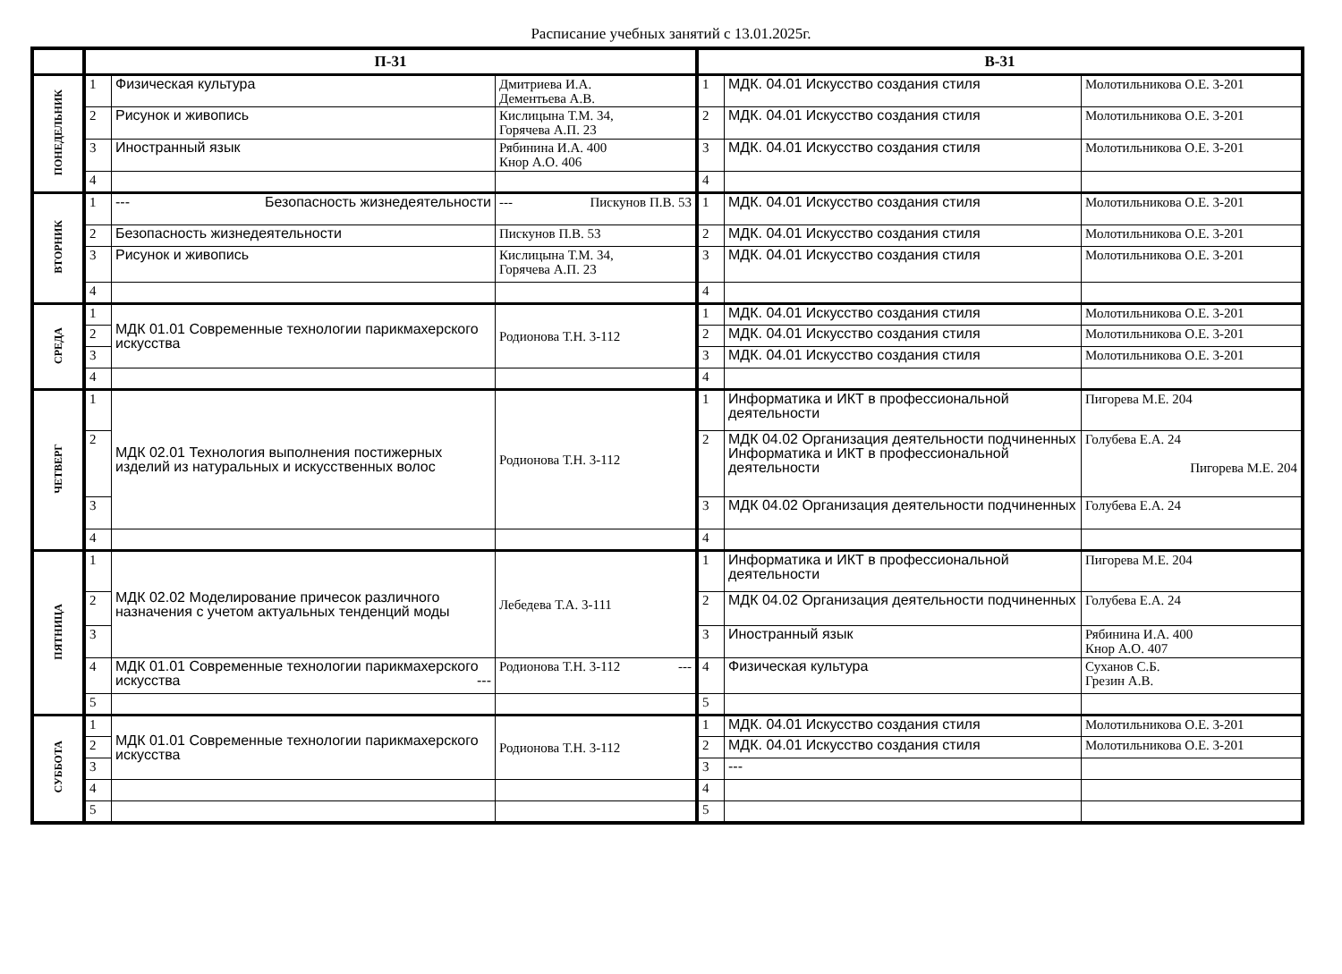Расписание учебных занятий с 13.01.2025г.
| | П-31 | | | В-31 | | |
| --- | --- | --- | --- | --- | --- | --- |
| ПОНЕДЕЛЬНИК | 1 | Физическая культура | Дмитриева И.А. Дементьева А.В. | 1 | МДК. 04.01 Искусство создания стиля | Молотильникова О.Е. 3-201 |
| | 2 | Рисунок и живопись | Кислицына Т.М. 34, Горячева А.П. 23 | 2 | МДК. 04.01 Искусство создания стиля | Молотильникова О.Е. 3-201 |
| | 3 | Иностранный язык | Рябинина И.А. 400 Кнор А.О. 406 | 3 | МДК. 04.01 Искусство создания стиля | Молотильникова О.Е. 3-201 |
| | 4 | | | 4 | | |
| ВТОРНИК | 1 | --- Безопасность жизнедеятельности | --- Пискунов П.В. 53 | 1 | МДК. 04.01 Искусство создания стиля | Молотильникова О.Е. 3-201 |
| | 2 | Безопасность жизнедеятельности | Пискунов П.В. 53 | 2 | МДК. 04.01 Искусство создания стиля | Молотильникова О.Е. 3-201 |
| | 3 | Рисунок и живопись | Кислицына Т.М. 34, Горячева А.П. 23 | 3 | МДК. 04.01 Искусство создания стиля | Молотильникова О.Е. 3-201 |
| | 4 | | | 4 | | |
| СРЕДА | 1 | МДК 01.01 Современные технологии парикмахерского искусства | Родионова Т.Н. 3-112 | 1 | МДК. 04.01 Искусство создания стиля | Молотильникова О.Е. 3-201 |
| | 2 | | | 2 | МДК. 04.01 Искусство создания стиля | Молотильникова О.Е. 3-201 |
| | 3 | | | 3 | МДК. 04.01 Искусство создания стиля | Молотильникова О.Е. 3-201 |
| | 4 | | | 4 | | |
| ЧЕТВЕРГ | 1 | МДК 02.01 Технология выполнения постижерных изделий из натуральных и искусственных волос | Родионова Т.Н. 3-112 | 1 | Информатика и ИКТ в профессиональной деятельности | Пигорева М.Е. 204 |
| | 2 | | | 2 | МДК 04.02 Организация деятельности подчиненных Информатика и ИКТ в профессиональной деятельности | Голубева Е.А. 24 Пигорева М.Е. 204 |
| | 3 | | | 3 | МДК 04.02 Организация деятельности подчиненных | Голубева Е.А. 24 |
| | 4 | | | 4 | | |
| ПЯТНИЦА | 1 | МДК 02.02 Моделирование причесок различного назначения с учетом актуальных тенденций моды | Лебедева Т.А. 3-111 | 1 | Информатика и ИКТ в профессиональной деятельности | Пигорева М.Е. 204 |
| | 2 | | | 2 | МДК 04.02 Организация деятельности подчиненных | Голубева Е.А. 24 |
| | 3 | | | 3 | Иностранный язык | Рябинина И.А. 400 Кнор А.О. 407 |
| | 4 | МДК 01.01 Современные технологии парикмахерского искусства --- | Родионова Т.Н. 3-112 --- | 4 | Физическая культура | Суханов С.Б. Грезин А.В. |
| | 5 | | | 5 | | |
| СУББОТА | 1 | МДК 01.01 Современные технологии парикмахерского искусства | Родионова Т.Н. 3-112 | 1 | МДК. 04.01 Искусство создания стиля | Молотильникова О.Е. 3-201 |
| | 2 | | | 2 | МДК. 04.01 Искусство создания стиля | Молотильникова О.Е. 3-201 |
| | 3 | | | 3 | --- | |
| | 4 | | | 4 | | |
| | 5 | | | 5 | | |